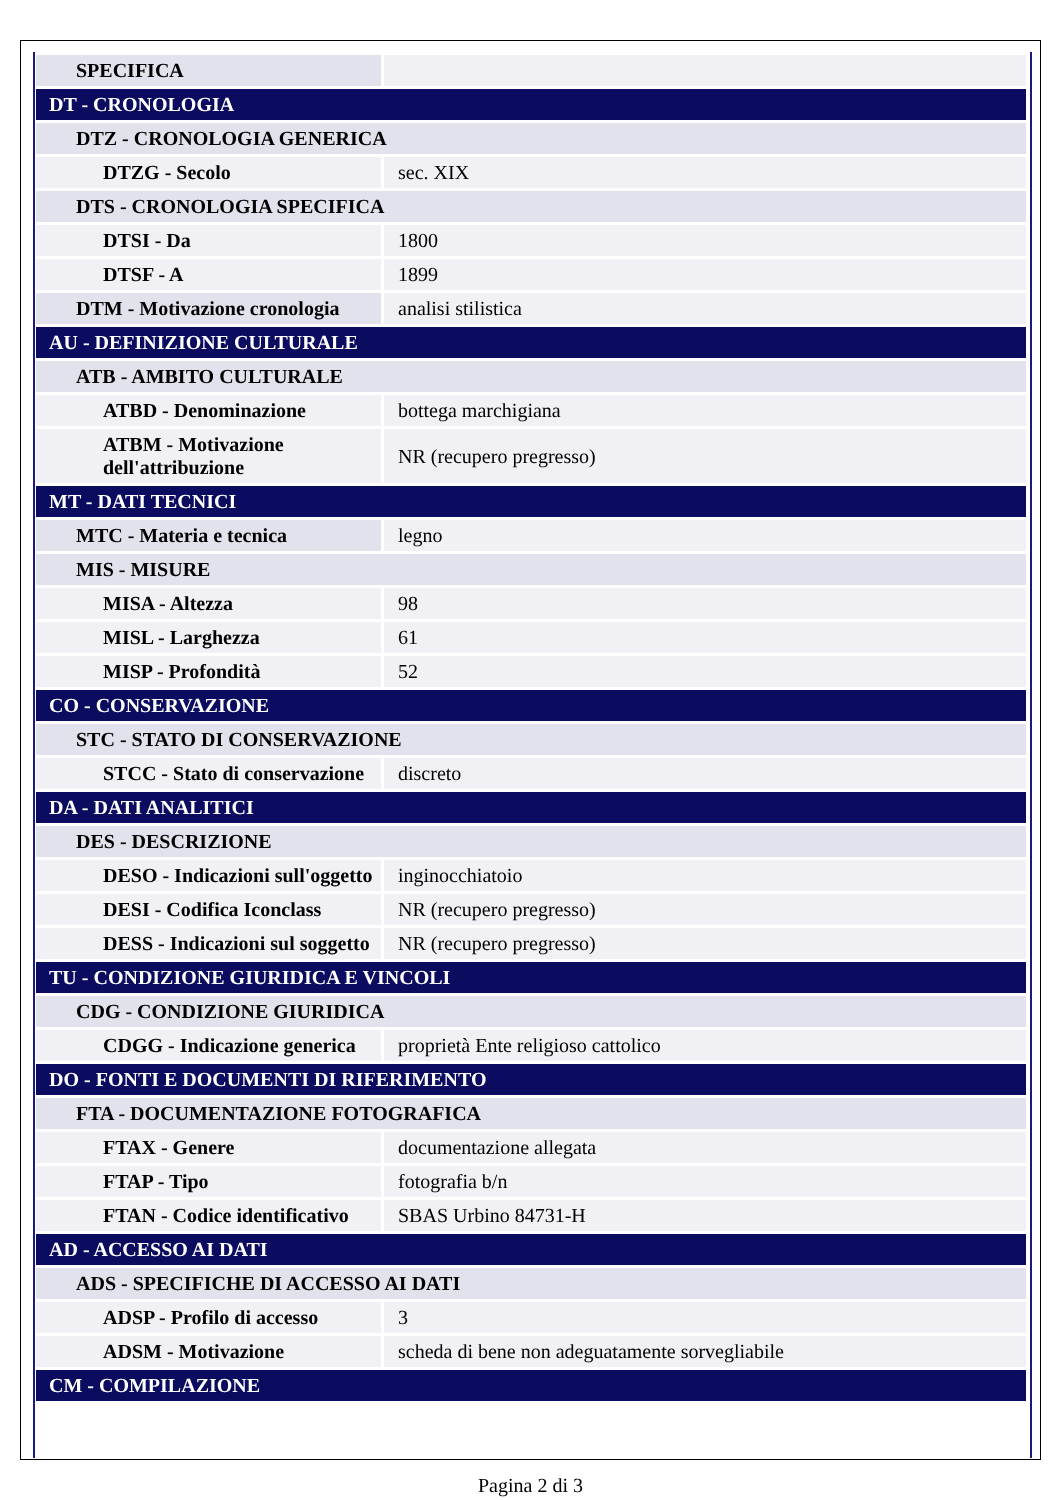| SPECIFICA | |
| DT - CRONOLOGIA | |
| DTZ - CRONOLOGIA GENERICA | |
| DTZG - Secolo | sec. XIX |
| DTS - CRONOLOGIA SPECIFICA | |
| DTSI - Da | 1800 |
| DTSF - A | 1899 |
| DTM - Motivazione cronologia | analisi stilistica |
| AU - DEFINIZIONE CULTURALE | |
| ATB - AMBITO CULTURALE | |
| ATBD - Denominazione | bottega marchigiana |
| ATBM - Motivazione dell'attribuzione | NR (recupero pregresso) |
| MT - DATI TECNICI | |
| MTC - Materia e tecnica | legno |
| MIS - MISURE | |
| MISA - Altezza | 98 |
| MISL - Larghezza | 61 |
| MISP - Profondità | 52 |
| CO - CONSERVAZIONE | |
| STC - STATO DI CONSERVAZIONE | |
| STCC - Stato di conservazione | discreto |
| DA - DATI ANALITICI | |
| DES - DESCRIZIONE | |
| DESO - Indicazioni sull'oggetto | inginocchiatoio |
| DESI - Codifica Iconclass | NR (recupero pregresso) |
| DESS - Indicazioni sul soggetto | NR (recupero pregresso) |
| TU - CONDIZIONE GIURIDICA E VINCOLI | |
| CDG - CONDIZIONE GIURIDICA | |
| CDGG - Indicazione generica | proprietà Ente religioso cattolico |
| DO - FONTI E DOCUMENTI DI RIFERIMENTO | |
| FTA - DOCUMENTAZIONE FOTOGRAFICA | |
| FTAX - Genere | documentazione allegata |
| FTAP - Tipo | fotografia b/n |
| FTAN - Codice identificativo | SBAS Urbino 84731-H |
| AD - ACCESSO AI DATI | |
| ADS - SPECIFICHE DI ACCESSO AI DATI | |
| ADSP - Profilo di accesso | 3 |
| ADSM - Motivazione | scheda di bene non adeguatamente sorvegliabile |
| CM - COMPILAZIONE | |
Pagina 2 di 3